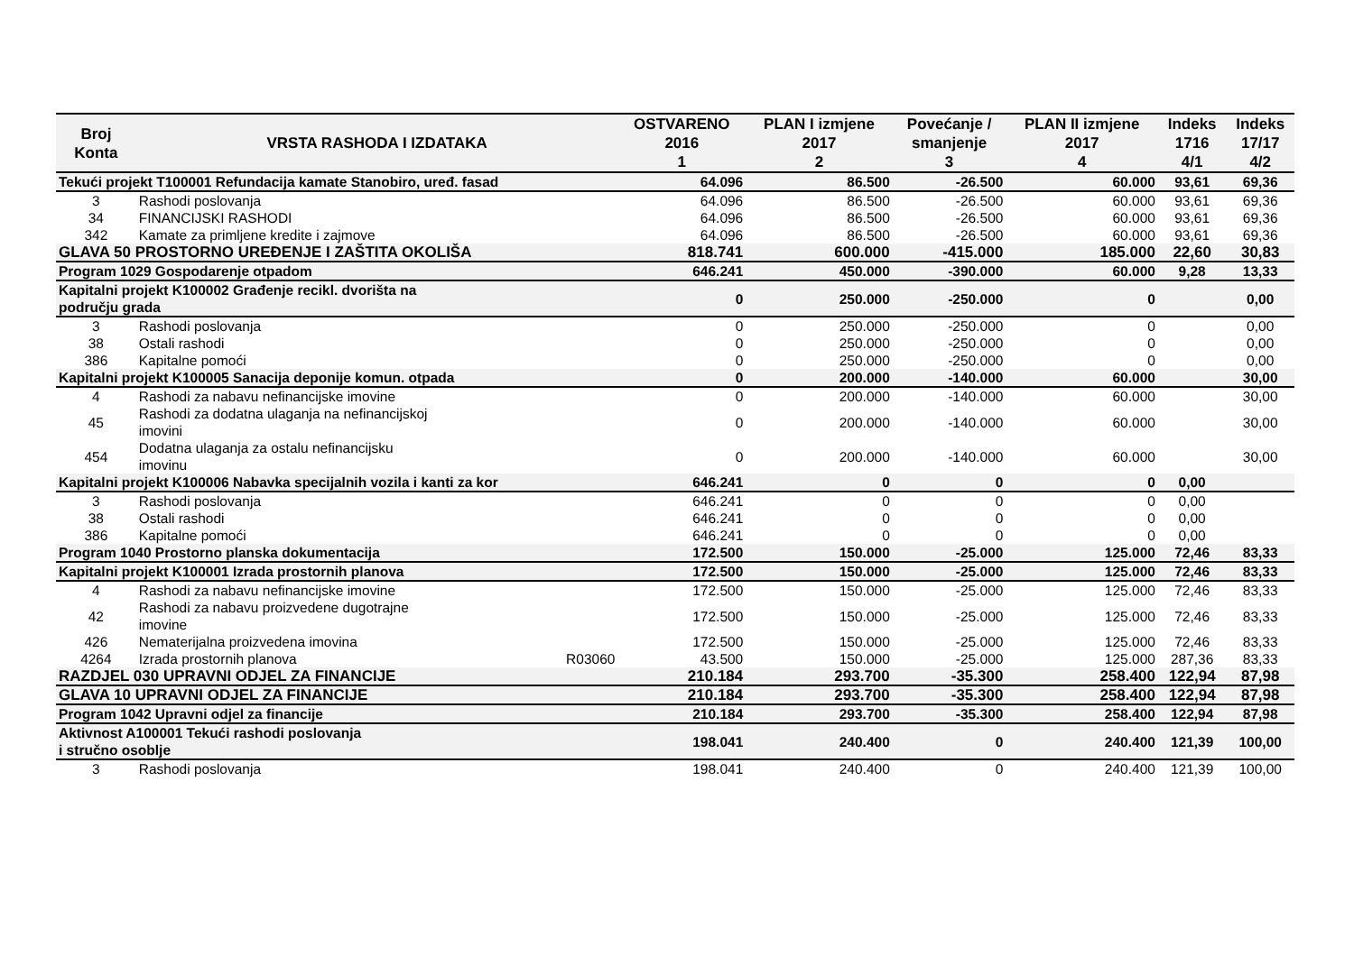| Broj Konta | VRSTA RASHODA I IZDATAKA | | OSTVARENO 2016 1 | PLAN I izmjene 2017 2 | Povećanje / smanjenje 3 | PLAN II izmjene 2017 4 | Indeks 1716 4/1 | Indeks 17/17 4/2 |
| --- | --- | --- | --- | --- | --- | --- | --- | --- |
| Tekući projekt T100001 Refundacija kamate Stanobiro, uređ. fasad | | | 64.096 | 86.500 | -26.500 | 60.000 | 93,61 | 69,36 |
| 3 | Rashodi poslovanja | | 64.096 | 86.500 | -26.500 | 60.000 | 93,61 | 69,36 |
| 34 | FINANCIJSKI RASHODI | | 64.096 | 86.500 | -26.500 | 60.000 | 93,61 | 69,36 |
| 342 | Kamate za primljene kredite i zajmove | | 64.096 | 86.500 | -26.500 | 60.000 | 93,61 | 69,36 |
| GLAVA 50 PROSTORNO UREĐENJE I ZAŠTITA OKOLIŠA | | | 818.741 | 600.000 | -415.000 | 185.000 | 22,60 | 30,83 |
| Program 1029 Gospodarenje otpadom | | | 646.241 | 450.000 | -390.000 | 60.000 | 9,28 | 13,33 |
| Kapitalni projekt K100002 Građenje recikl. dvorišta na području grada | | | 0 | 250.000 | -250.000 | 0 | | 0,00 |
| 3 | Rashodi poslovanja | | 0 | 250.000 | -250.000 | 0 | | 0,00 |
| 38 | Ostali rashodi | | 0 | 250.000 | -250.000 | 0 | | 0,00 |
| 386 | Kapitalne pomoći | | 0 | 250.000 | -250.000 | 0 | | 0,00 |
| Kapitalni projekt K100005 Sanacija deponije komun. otpada | | | 0 | 200.000 | -140.000 | 60.000 | | 30,00 |
| 4 | Rashodi za nabavu nefinancijske imovine | | 0 | 200.000 | -140.000 | 60.000 | | 30,00 |
| 45 | Rashodi za dodatna ulaganja na nefinancijskoj imovini | | 0 | 200.000 | -140.000 | 60.000 | | 30,00 |
| 454 | Dodatna ulaganja za ostalu nefinancijsku imovinu | | 0 | 200.000 | -140.000 | 60.000 | | 30,00 |
| Kapitalni projekt K100006 Nabavka specijalnih vozila i kanti za kor | | | 646.241 | 0 | 0 | 0 | 0,00 | |
| 3 | Rashodi poslovanja | | 646.241 | 0 | 0 | 0 | 0,00 | |
| 38 | Ostali rashodi | | 646.241 | 0 | 0 | 0 | 0,00 | |
| 386 | Kapitalne pomoći | | 646.241 | 0 | 0 | 0 | 0,00 | |
| Program 1040 Prostorno planska dokumentacija | | | 172.500 | 150.000 | -25.000 | 125.000 | 72,46 | 83,33 |
| Kapitalni projekt K100001 Izrada prostornih planova | | | 172.500 | 150.000 | -25.000 | 125.000 | 72,46 | 83,33 |
| 4 | Rashodi za nabavu nefinancijske imovine | | 172.500 | 150.000 | -25.000 | 125.000 | 72,46 | 83,33 |
| 42 | Rashodi za nabavu proizvedene dugotrajne imovine | | 172.500 | 150.000 | -25.000 | 125.000 | 72,46 | 83,33 |
| 426 | Nematerijalna proizvedena imovina | | 172.500 | 150.000 | -25.000 | 125.000 | 72,46 | 83,33 |
| 4264 | Izrada prostornih planova | R03060 | 43.500 | 150.000 | -25.000 | 125.000 | 287,36 | 83,33 |
| RAZDJEL 030 UPRAVNI ODJEL ZA FINANCIJE | | | 210.184 | 293.700 | -35.300 | 258.400 | 122,94 | 87,98 |
| GLAVA 10 UPRAVNI ODJEL ZA FINANCIJE | | | 210.184 | 293.700 | -35.300 | 258.400 | 122,94 | 87,98 |
| Program 1042 Upravni odjel za financije | | | 210.184 | 293.700 | -35.300 | 258.400 | 122,94 | 87,98 |
| Aktivnost A100001 Tekući rashodi poslovanja i stručno osoblje | | | 198.041 | 240.400 | 0 | 240.400 | 121,39 | 100,00 |
| 3 | Rashodi poslovanja | | 198.041 | 240.400 | 0 | 240.400 | 121,39 | 100,00 |